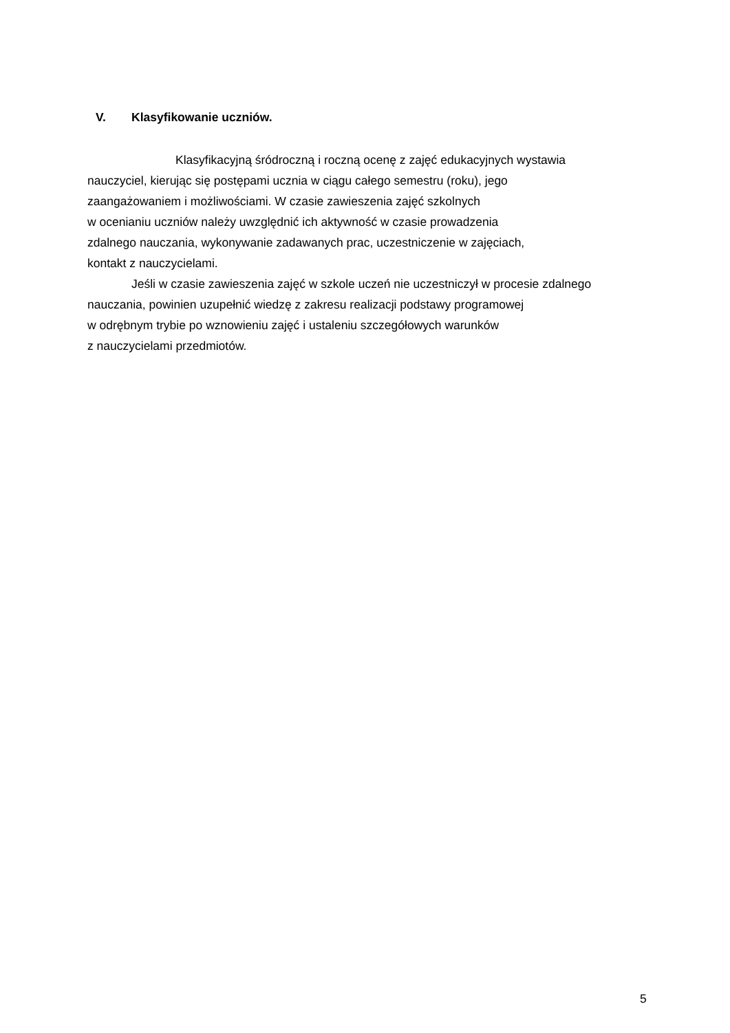V. Klasyfikowanie uczniów.
Klasyfikacyjną śródroczną i roczną ocenę z zajęć edukacyjnych wystawia
nauczyciel, kierując się postępami ucznia w ciągu całego semestru (roku), jego
zaangażowaniem i możliwościami. W czasie zawieszenia zajęć szkolnych
w ocenianiu uczniów należy uwzględnić ich aktywność w czasie prowadzenia
zdalnego nauczania, wykonywanie zadawanych prac, uczestniczenie w zajęciach,
kontakt z nauczycielami.
Jeśli w czasie zawieszenia zajęć w szkole uczeń nie uczestniczył w procesie zdalnego
nauczania, powinien uzupełnić wiedzę z zakresu realizacji podstawy programowej
w odrębnym trybie po wznowieniu zajęć i ustaleniu szczegółowych warunków
z nauczycielami przedmiotów.
5